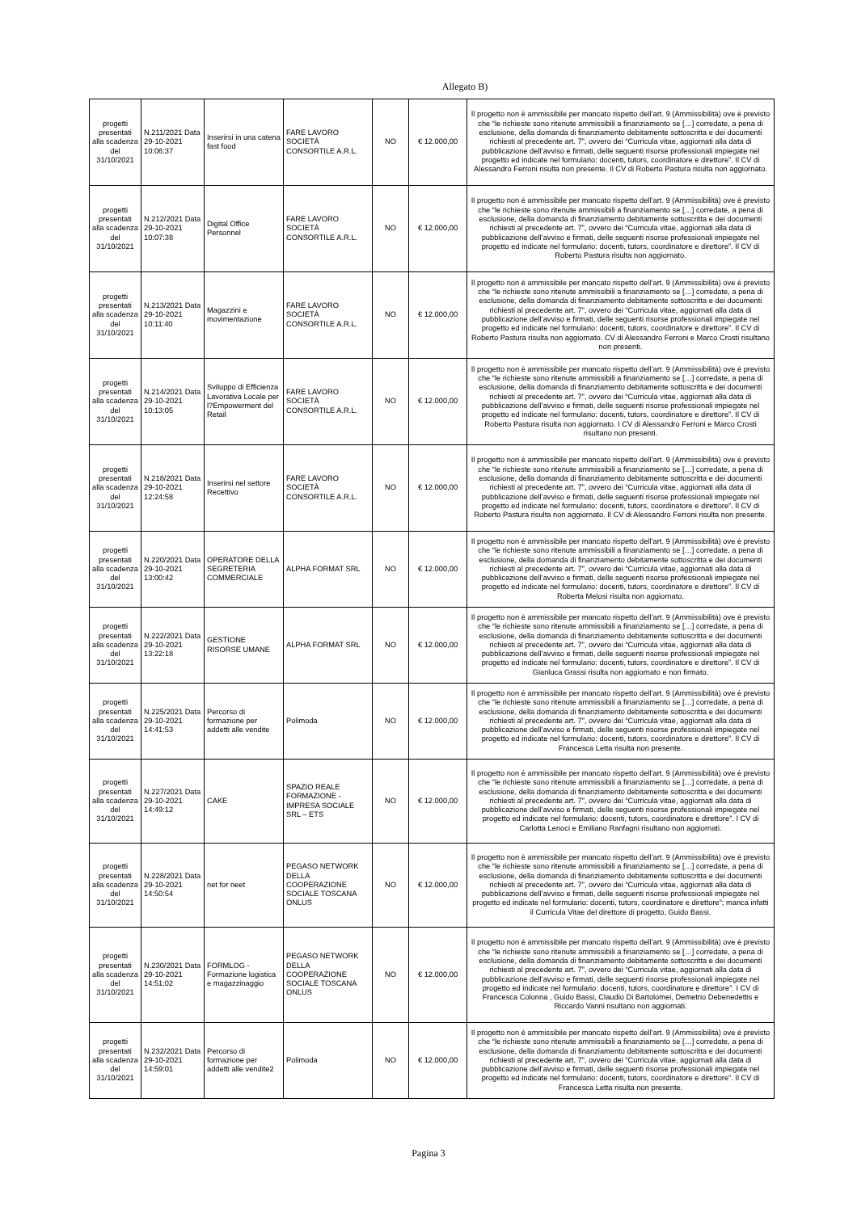Allegato B)
| progetti presentati alla scadenza del 31/10/2021 | N.211/2021 Data 29-10-2021 10:06:37 | Inserirsi in una catena fast food | FARE LAVORO SOCIETÀ CONSORTILE A.R.L. | NO | € 12.000,00 | Il progetto non è ammissibile per mancato rispetto dell’art. 9 (Ammissibilità) ove è previsto che “le richieste sono ritenute ammissibili a finanziamento se […] corredate, a pena di esclusione, della domanda di finanziamento debitamente sottoscritta e dei documenti richiesti al precedente art. 7”, ovvero dei “Curricula vitae, aggiornati alla data di pubblicazione dell’avviso e firmati, delle seguenti risorse professionali impiegate nel progetto ed indicate nel formulario: docenti, tutors, coordinatore e direttore”. Il CV di Alessandro Ferroni risulta non presente. Il CV di Roberto Pastura risulta non aggiornato. |
| progetti presentati alla scadenza del 31/10/2021 | N.212/2021 Data 29-10-2021 10:07:38 | Digital Office Personnel | FARE LAVORO SOCIETÀ CONSORTILE A.R.L. | NO | € 12.000,00 | Il progetto non è ammissibile per mancato rispetto dell’art. 9 (Ammissibilità) ove è previsto che “le richieste sono ritenute ammissibili a finanziamento se […] corredate, a pena di esclusione, della domanda di finanziamento debitamente sottoscritta e dei documenti richiesti al precedente art. 7”, ovvero dei “Curricula vitae, aggiornati alla data di pubblicazione dell’avviso e firmati, delle seguenti risorse professionali impiegate nel progetto ed indicate nel formulario: docenti, tutors, coordinatore e direttore”. Il CV di Roberto Pastura risulta non aggiornato. |
| progetti presentati alla scadenza del 31/10/2021 | N.213/2021 Data 29-10-2021 10:11:40 | Magazzini e movimentazione | FARE LAVORO SOCIETÀ CONSORTILE A.R.L. | NO | € 12.000,00 | Il progetto non è ammissibile per mancato rispetto dell’art. 9 (Ammissibilità) ove è previsto che “le richieste sono ritenute ammissibili a finanziamento se […] corredate, a pena di esclusione, della domanda di finanziamento debitamente sottoscritta e dei documenti richiesti al precedente art. 7”, ovvero dei “Curricula vitae, aggiornati alla data di pubblicazione dell’avviso e firmati, delle seguenti risorse professionali impiegate nel progetto ed indicate nel formulario: docenti, tutors, coordinatore e direttore”. Il CV di Roberto Pastura risulta non aggiornato. CV di Alessandro Ferroni e Marco Crosti risultano non presenti. |
| progetti presentati alla scadenza del 31/10/2021 | N.214/2021 Data 29-10-2021 10:13:05 | Sviluppo di Efficienza Lavorativa Locale per l?Empowerment del Retail | FARE LAVORO SOCIETÀ CONSORTILE A.R.L. | NO | € 12.000,00 | Il progetto non è ammissibile per mancato rispetto dell’art. 9 (Ammissibilità) ove è previsto che “le richieste sono ritenute ammissibili a finanziamento se […] corredate, a pena di esclusione, della domanda di finanziamento debitamente sottoscritta e dei documenti richiesti al precedente art. 7”, ovvero dei “Curricula vitae, aggiornati alla data di pubblicazione dell’avviso e firmati, delle seguenti risorse professionali impiegate nel progetto ed indicate nel formulario: docenti, tutors, coordinatore e direttore”. Il CV di Roberto Pastura risulta non aggiornato. I CV di Alessandro Ferroni e Marco Crosti risultano non presenti. |
| progetti presentati alla scadenza del 31/10/2021 | N.218/2021 Data 29-10-2021 12:24:58 | Inserirsi nel settore Recettivo | FARE LAVORO SOCIETÀ CONSORTILE A.R.L. | NO | € 12.000,00 | Il progetto non è ammissibile per mancato rispetto dell’art. 9 (Ammissibilità) ove è previsto che “le richieste sono ritenute ammissibili a finanziamento se […] corredate, a pena di esclusione, della domanda di finanziamento debitamente sottoscritta e dei documenti richiesti al precedente art. 7”, ovvero dei “Curricula vitae, aggiornati alla data di pubblicazione dell’avviso e firmati, delle seguenti risorse professionali impiegate nel progetto ed indicate nel formulario: docenti, tutors, coordinatore e direttore”. Il CV di Roberto Pastura risulta non aggiornato. Il CV di Alessandro Ferroni risulta non presente. |
| progetti presentati alla scadenza del 31/10/2021 | N.220/2021 Data 29-10-2021 13:00:42 | OPERATORE DELLA SEGRETERIA COMMERCIALE | ALPHA FORMAT SRL | NO | € 12.000,00 | Il progetto non è ammissibile per mancato rispetto dell’art. 9 (Ammissibilità) ove è previsto che “le richieste sono ritenute ammissibili a finanziamento se […] corredate, a pena di esclusione, della domanda di finanziamento debitamente sottoscritta e dei documenti richiesti al precedente art. 7”, ovvero dei “Curricula vitae, aggiornati alla data di pubblicazione dell’avviso e firmati, delle seguenti risorse professionali impiegate nel progetto ed indicate nel formulario: docenti, tutors, coordinatore e direttore”. Il CV di Roberta Melosi risulta non aggiornato. |
| progetti presentati alla scadenza del 31/10/2021 | N.222/2021 Data 29-10-2021 13:22:18 | GESTIONE RISORSE UMANE | ALPHA FORMAT SRL | NO | € 12.000,00 | Il progetto non è ammissibile per mancato rispetto dell’art. 9 (Ammissibilità) ove è previsto che “le richieste sono ritenute ammissibili a finanziamento se […] corredate, a pena di esclusione, della domanda di finanziamento debitamente sottoscritta e dei documenti richiesti al precedente art. 7”, ovvero dei “Curricula vitae, aggiornati alla data di pubblicazione dell’avviso e firmati, delle seguenti risorse professionali impiegate nel progetto ed indicate nel formulario: docenti, tutors, coordinatore e direttore”. Il CV di Gianluca Grassi risulta non aggiornato e non firmato. |
| progetti presentati alla scadenza del 31/10/2021 | N.225/2021 Data 29-10-2021 14:41:53 | Percorso di formazione per addetti alle vendite | Polimoda | NO | € 12.000,00 | Il progetto non è ammissibile per mancato rispetto dell’art. 9 (Ammissibilità) ove è previsto che “le richieste sono ritenute ammissibili a finanziamento se […] corredate, a pena di esclusione, della domanda di finanziamento debitamente sottoscritta e dei documenti richiesti al precedente art. 7”, ovvero dei “Curricula vitae, aggiornati alla data di pubblicazione dell’avviso e firmati, delle seguenti risorse professionali impiegate nel progetto ed indicate nel formulario: docenti, tutors, coordinatore e direttore”. Il CV di Francesca Letta risulta non presente. |
| progetti presentati alla scadenza del 31/10/2021 | N.227/2021 Data 29-10-2021 14:49:12 | CAKE | SPAZIO REALE FORMAZIONE - IMPRESA SOCIALE SRL – ETS | NO | € 12.000,00 | Il progetto non è ammissibile per mancato rispetto dell’art. 9 (Ammissibilità) ove è previsto che “le richieste sono ritenute ammissibili a finanziamento se […] corredate, a pena di esclusione, della domanda di finanziamento debitamente sottoscritta e dei documenti richiesti al precedente art. 7”, ovvero dei “Curricula vitae, aggiornati alla data di pubblicazione dell’avviso e firmati, delle seguenti risorse professionali impiegate nel progetto ed indicate nel formulario: docenti, tutors, coordinatore e direttore”. I CV di Carlotta Lenoci e Emiliano Ranfagni risultano non aggiornati. |
| progetti presentati alla scadenza del 31/10/2021 | N.228/2021 Data 29-10-2021 14:50:54 | net for neet | PEGASO NETWORK DELLA COOPERAZIONE SOCIALE TOSCANA ONLUS | NO | € 12.000,00 | Il progetto non è ammissibile per mancato rispetto dell’art. 9 (Ammissibilità) ove è previsto che “le richieste sono ritenute ammissibili a finanziamento se […] corredate, a pena di esclusione, della domanda di finanziamento debitamente sottoscritta e dei documenti richiesti al precedente art. 7”, ovvero dei “Curricula vitae, aggiornati alla data di pubblicazione dell’avviso e firmati, delle seguenti risorse professionali impiegate nel progetto ed indicate nel formulario: docenti, tutors, coordinatore e direttore”; manca infatti il Curricula Vitae del direttore di progetto, Guido Bassi. |
| progetti presentati alla scadenza del 31/10/2021 | N.230/2021 Data 29-10-2021 14:51:02 | FORMLOG - Formazione logistica e magazzinaggio | PEGASO NETWORK DELLA COOPERAZIONE SOCIALE TOSCANA ONLUS | NO | € 12.000,00 | Il progetto non è ammissibile per mancato rispetto dell’art. 9 (Ammissibilità) ove è previsto che “le richieste sono ritenute ammissibili a finanziamento se […] corredate, a pena di esclusione, della domanda di finanziamento debitamente sottoscritta e dei documenti richiesti al precedente art. 7”, ovvero dei “Curricula vitae, aggiornati alla data di pubblicazione dell’avviso e firmati, delle seguenti risorse professionali impiegate nel progetto ed indicate nel formulario: docenti, tutors, coordinatore e direttore”. I CV di Francesca Colonna , Guido Bassi, Claudio Di Bartolomei, Demetrio Debenedettis e Riccardo Vanni risultano non aggiornati. |
| progetti presentati alla scadenza del 31/10/2021 | N.232/2021 Data 29-10-2021 14:59:01 | Percorso di formazione per addetti alle vendite2 | Polimoda | NO | € 12.000,00 | Il progetto non è ammissibile per mancato rispetto dell’art. 9 (Ammissibilità) ove è previsto che “le richieste sono ritenute ammissibili a finanziamento se […] corredate, a pena di esclusione, della domanda di finanziamento debitamente sottoscritta e dei documenti richiesti al precedente art. 7”, ovvero dei “Curricula vitae, aggiornati alla data di pubblicazione dell’avviso e firmati, delle seguenti risorse professionali impiegate nel progetto ed indicate nel formulario: docenti, tutors, coordinatore e direttore”. Il CV di Francesca Letta risulta non presente. |
Pagina 3